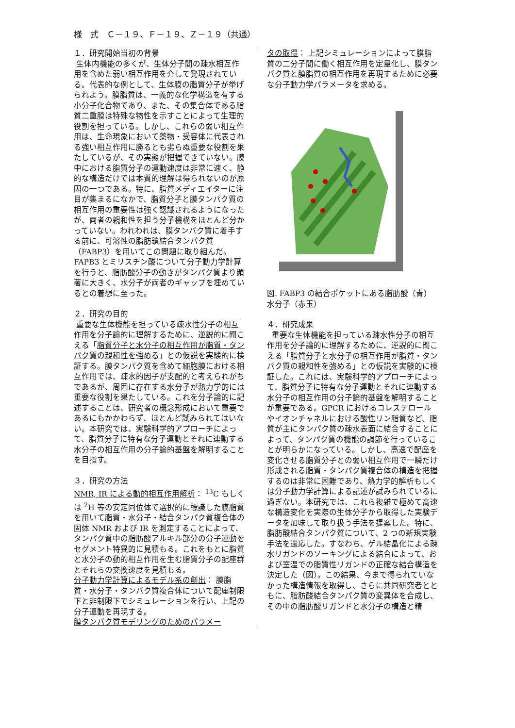様　式　Ｃ－１９、Ｆ－１９、Ｚ－１９（共通）
１．研究開始当初の背景
生体内機能の多くが、生体分子間の疎水相互作用を含めた弱い相互作用を介して発現されている。代表的な例として、生体膜の脂質分子が挙げられよう。膜脂質は、一義的な化学構造を有する小分子化合物であり、また、その集合体である脂質二重膜は特殊な物性を示すことによって生理的役割を担っている。しかし、これらの弱い相互作用は、生命現象において薬物・受容体に代表される強い相互作用に勝るとも劣らぬ重要な役割を果たしているが、その実態が把握できていない。膜中における脂質分子の運動速度は非常に速く、静的な構造だけでは本質的理解は得られないのが原因の一つである。特に、脂質メディエイターに注目が集まるになかで、脂質分子と膜タンパク質の相互作用の重要性は強く認識されるようになったが、両者の親和性を担う分子機構をほとんど分かっていない。われわれは、膜タンパク質に着手する前に、可溶性の脂肪鎖結合タンパク質（FABP3）を用いてこの問題に取り組んだ。FAPB3 とミリスチン酸について分子動力学計算を行うと、脂肪酸分子の動きがタンパク質より顕著に大きく、水分子が両者のギャップを埋めているとの着想に至った。
２．研究の目的
重要な生体機能を担っている疎水性分子の相互作用を分子論的に理解するために、逆説的に聞こえる「脂質分子と水分子の相互作用が脂質・タンパク質の親和性を強める」との仮説を実験的に検証する。膜タンパク質を含めて細胞膜における相互作用では、疎水的因子が支配的と考えられがちであるが、周囲に存在する水分子が熱力学的には重要な役割を果たしている。これを分子論的に記述することは、研究者の概念形成において重要であるにもかかわらず、ほとんど試みられてはいない。本研究では、実験科学的アプローチによって、脂質分子に特有な分子運動とそれに連動する水分子の相互作用の分子論的基盤を解明することを目指す。
３．研究の方法
NMR, IR による動的相互作用解析： <sup>13</sup>C もしくは <sup>2</sup>H 等の安定同位体で選択的に標識した膜脂質を用いて脂質・水分子・結合タンパク質複合体の固体 NMR および IR を測定することによって、タンパク質中の脂肪酸アルキル部分の分子運動をセグメント特異的に見積もる。これをもとに脂質と水分子の動的相互作用を生む脂質分子の配座群とそれらの交換速度を見積もる。
分子動力学計算によるモデル系の創出： 膜脂質・水分子・タンパク質複合体について配座制限下と非制限下でシミュレーションを行い、上記の分子運動を再現する。
膜タンパク質モデリングのためのパラメー
タの取得： 上記シミュレーションによって膜脂質の二分子間に働く相互作用を定量化し、膜タンパク質と膜脂質の相互作用を再現するために必要な分子動力学パラメータを求める。
図. FABP3 の結合ポケットにある脂肪酸（青）水分子（赤玉）
４．研究成果
重要な生体機能を担っている疎水性分子の相互作用を分子論的に理解するために、逆説的に聞こえる「脂質分子と水分子の相互作用が脂質・タンパク質の親和性を強める」との仮説を実験的に検証した。これには、実験科学的アプローチによって、脂質分子に特有な分子運動とそれに連動する水分子の相互作用の分子論的基盤を解明することが重要である。GPCR におけるコレステロールやイオンチャネルにおける酸性リン脂質など、脂質が主にタンパク質の疎水表面に結合することによって、タンパク質の機能の調節を行っていることが明らかになっている。しかし、高速で配座を変化させる脂質分子との弱い相互作用で一瞬だけ形成される脂質・タンパク質複合体の構造を把握するのは非常に困難であり、熱力学的解析もしくは分子動力学計算による記述が試みられているに過ぎない。本研究では、これら複雑で極めて高速な構造変化を実際の生体分子から取得した実験データを加味して取り扱う手法を提案した。特に、脂肪酸結合タンパク質について、2 つの新規実験手法を適応した。すなわち、ゲル結晶化による疎水リガンドのソーキングによる結合によって、および室温での脂質性リガンドの正確な結合構造を決定した（図）。この結果、今まで得られていなかった構造情報を取得し、さらに共同研究者とともに、脂肪酸結合タンパク質の変異体を合成し、その中の脂肪酸リガンドと水分子の構造と精